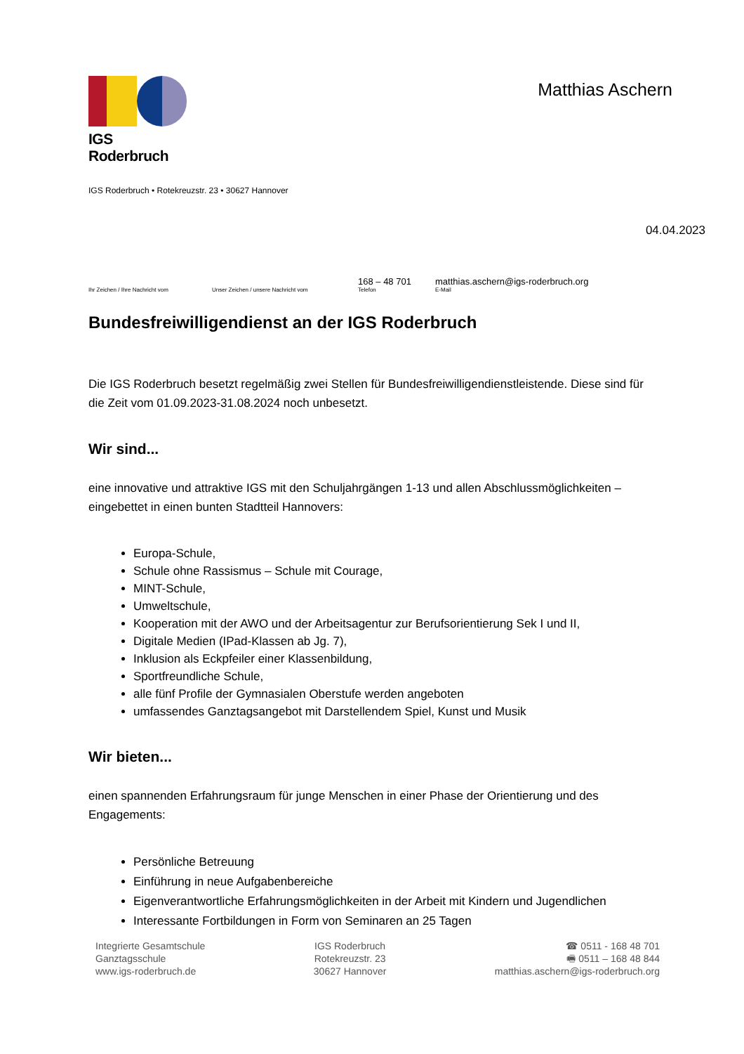IGS Roderbruch
Matthias Aschern
IGS Roderbruch • Rotekreuzstr. 23 • 30627 Hannover
04.04.2023
Ihr Zeichen / Ihre Nachricht vom
Unser Zeichen / unsere Nachricht vom
168 – 48 701
Telefon
matthias.aschern@igs-roderbruch.org
E-Mail
Bundesfreiwilligendienst an der IGS Roderbruch
Die IGS Roderbruch besetzt regelmäßig zwei Stellen für Bundesfreiwilligendienstleistende. Diese sind für die Zeit vom 01.09.2023-31.08.2024 noch unbesetzt.
Wir sind...
eine innovative und attraktive IGS mit den Schuljahrgängen 1-13 und allen Abschlussmöglichkeiten – eingebettet in einen bunten Stadtteil Hannovers:
Europa-Schule,
Schule ohne Rassismus – Schule mit Courage,
MINT-Schule,
Umweltschule,
Kooperation mit der AWO und der Arbeitsagentur zur Berufsorientierung Sek I und II,
Digitale Medien (IPad-Klassen ab Jg. 7),
Inklusion als Eckpfeiler einer Klassenbildung,
Sportfreundliche Schule,
alle fünf Profile der Gymnasialen Oberstufe werden angeboten
umfassendes Ganztagsangebot mit Darstellendem Spiel, Kunst und Musik
Wir bieten...
einen spannenden Erfahrungsraum für junge Menschen in einer Phase der Orientierung und des Engagements:
Persönliche Betreuung
Einführung in neue Aufgabenbereiche
Eigenverantwortliche Erfahrungsmöglichkeiten in der Arbeit mit Kindern und Jugendlichen
Interessante Fortbildungen in Form von Seminaren an 25 Tagen
Integrierte Gesamtschule
Ganztagsschule
www.igs-roderbruch.de
IGS Roderbruch
Rotekreuzstr. 23
30627 Hannover
☎ 0511 - 168 48 701
🖷 0511 – 168 48 844
matthias.aschern@igs-roderbruch.org